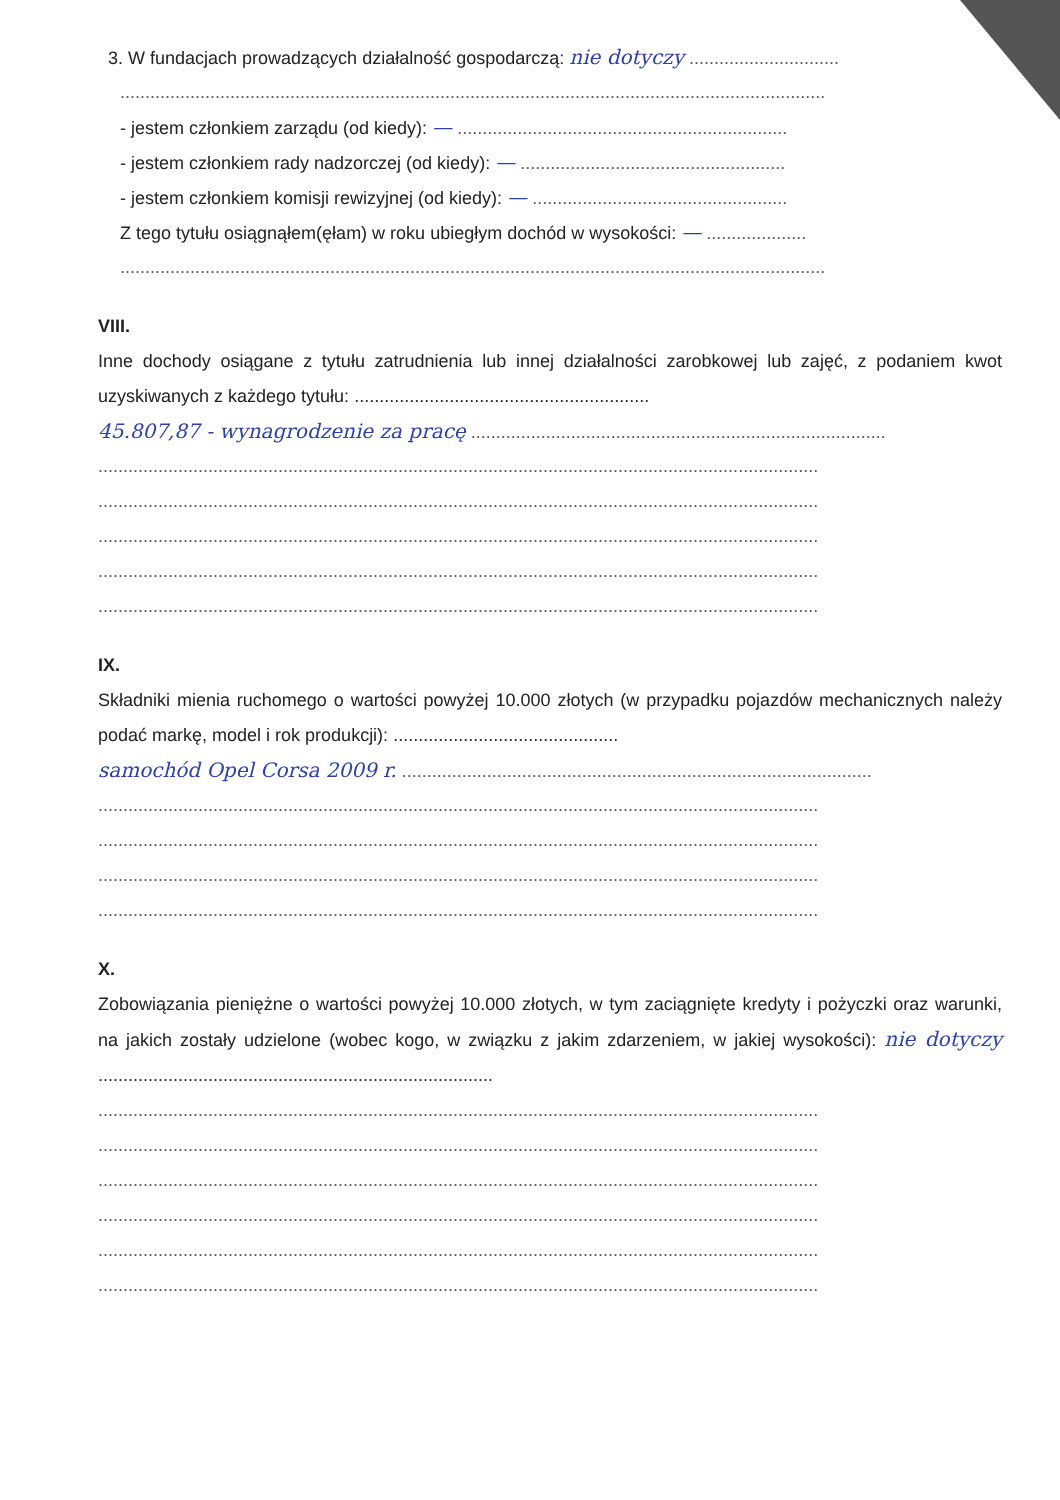3. W fundacjach prowadzących działalność gospodarczą: nie dotyczy ..............................
.............................................................................................................................................
- jestem członkiem zarządu (od kiedy): — ..................................................................
- jestem członkiem rady nadzorczej (od kiedy): — .....................................................
- jestem członkiem komisji rewizyjnej (od kiedy): — ...................................................
Z tego tytułu osiągnąłem(ęłam) w roku ubiegłym dochód w wysokości: — ....................
.............................................................................................................................................
VIII.
Inne dochody osiągane z tytułu zatrudnienia lub innej działalności zarobkowej lub zajęć, z podaniem kwot uzyskiwanych z każdego tytułu: ...........................................................
45.807,87 - wynagrodzenie za pracę ...................................................................................
................................................................................................................................................
................................................................................................................................................
................................................................................................................................................
................................................................................................................................................
................................................................................................................................................
IX.
Składniki mienia ruchomego o wartości powyżej 10.000 złotych (w przypadku pojazdów mechanicznych należy podać markę, model i rok produkcji): .............................................
samochód Opel Corsa 2009 r. ..............................................................................................
................................................................................................................................................
................................................................................................................................................
................................................................................................................................................
................................................................................................................................................
X.
Zobowiązania pieniężne o wartości powyżej 10.000 złotych, w tym zaciągnięte kredyty i pożyczki oraz warunki, na jakich zostały udzielone (wobec kogo, w związku z jakim zdarzeniem, w jakiej wysokości): nie dotyczy ...............................................................................
................................................................................................................................................
................................................................................................................................................
................................................................................................................................................
................................................................................................................................................
................................................................................................................................................
................................................................................................................................................